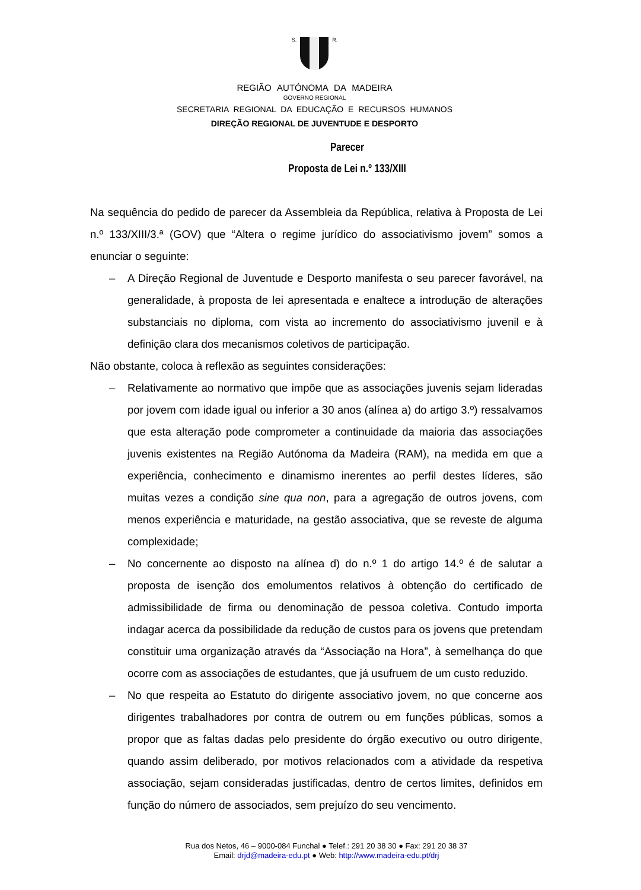S. R.
REGIÃO AUTÓNOMA DA MADEIRA
GOVERNO REGIONAL
SECRETARIA REGIONAL DA EDUCAÇÃO E RECURSOS HUMANOS
DIREÇÃO REGIONAL DE JUVENTUDE E DESPORTO
Parecer
Proposta de Lei n.º 133/XIII
Na sequência do pedido de parecer da Assembleia da República, relativa à Proposta de Lei n.º 133/XIII/3.ª (GOV) que “Altera o regime jurídico do associativismo jovem” somos a enunciar o seguinte:
– A Direção Regional de Juventude e Desporto manifesta o seu parecer favorável, na generalidade, à proposta de lei apresentada e enaltece a introdução de alterações substanciais no diploma, com vista ao incremento do associativismo juvenil e à definição clara dos mecanismos coletivos de participação.
Não obstante, coloca à reflexão as seguintes considerações:
– Relativamente ao normativo que impõe que as associações juvenis sejam lideradas por jovem com idade igual ou inferior a 30 anos (alínea a) do artigo 3.º) ressalvamos que esta alteração pode comprometer a continuidade da maioria das associações juvenis existentes na Região Autónoma da Madeira (RAM), na medida em que a experiência, conhecimento e dinamismo inerentes ao perfil destes líderes, são muitas vezes a condição sine qua non, para a agregação de outros jovens, com menos experiência e maturidade, na gestão associativa, que se reveste de alguma complexidade;
– No concernente ao disposto na alínea d) do n.º 1 do artigo 14.º é de salutar a proposta de isenção dos emolumentos relativos à obtenção do certificado de admissibilidade de firma ou denominação de pessoa coletiva. Contudo importa indagar acerca da possibilidade da redução de custos para os jovens que pretendam constituir uma organização através da “Associação na Hora”, à semelhança do que ocorre com as associações de estudantes, que já usufruem de um custo reduzido.
– No que respeita ao Estatuto do dirigente associativo jovem, no que concerne aos dirigentes trabalhadores por contra de outrem ou em funções públicas, somos a propor que as faltas dadas pelo presidente do órgão executivo ou outro dirigente, quando assim deliberado, por motivos relacionados com a atividade da respetiva associação, sejam consideradas justificadas, dentro de certos limites, definidos em função do número de associados, sem prejuízo do seu vencimento.
Rua dos Netos, 46 – 9000-084 Funchal ● Telef.: 291 20 38 30 ● Fax: 291 20 38 37
Email: drjd@madeira-edu.pt ● Web: http://www.madeira-edu.pt/drj